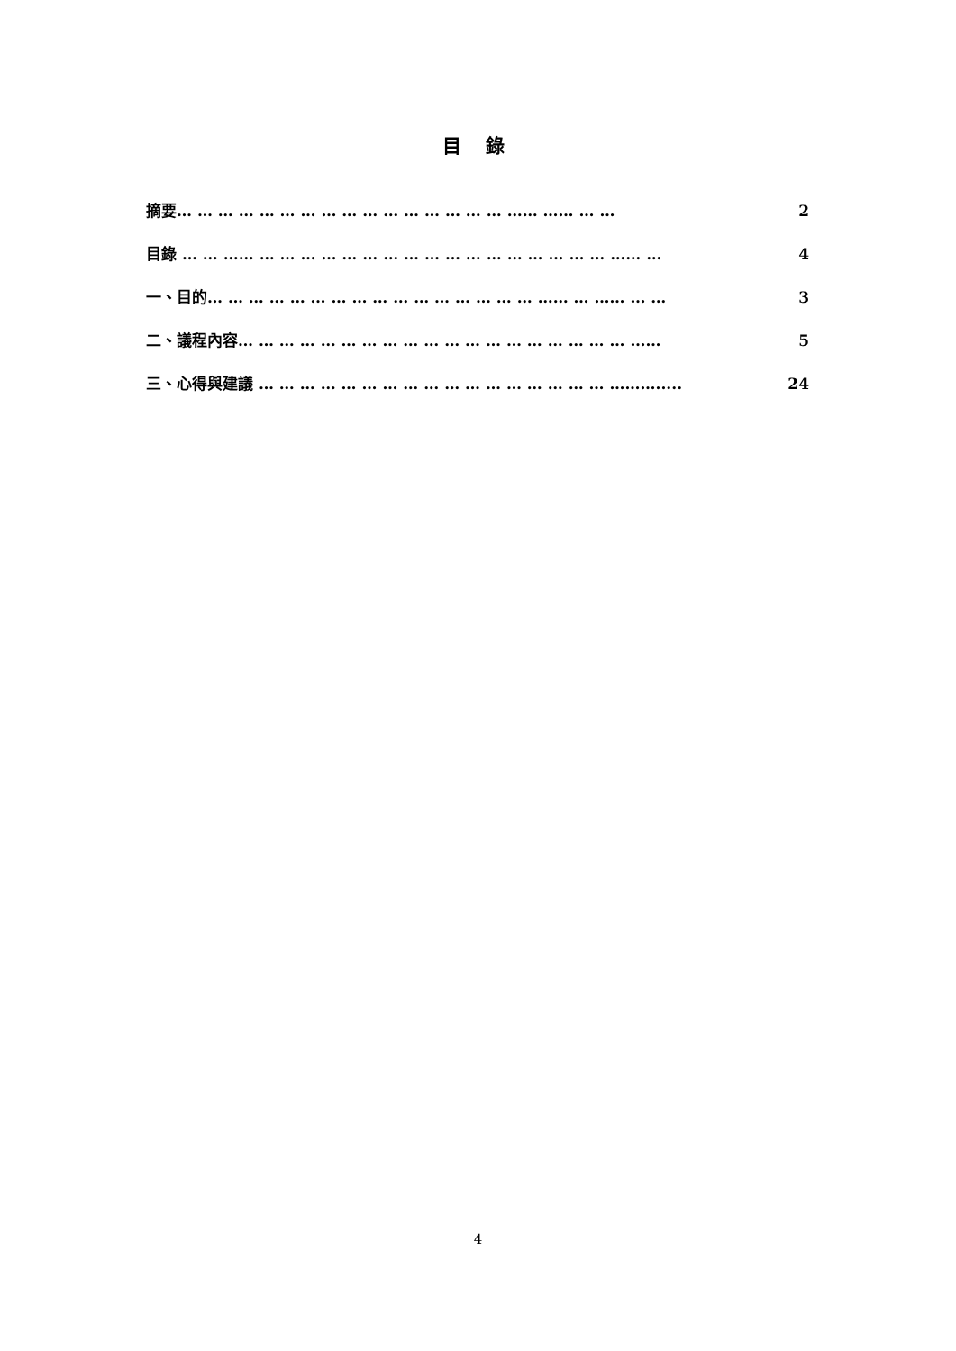目 錄
摘要… … … … … … … … … … … … … … … … …… …… … … 2
目錄 … … …… … … … … … … … … … … … … … … … … … …… … 4
一、目的… … … … … … … … … … … … … … … … …… … …… … … 3
二、議程內容… … … … … … … … … … … … … … … … … … … …… 5
三、心得與建議 … … … … … … … … … … … … … … … … … ………..... 24
4